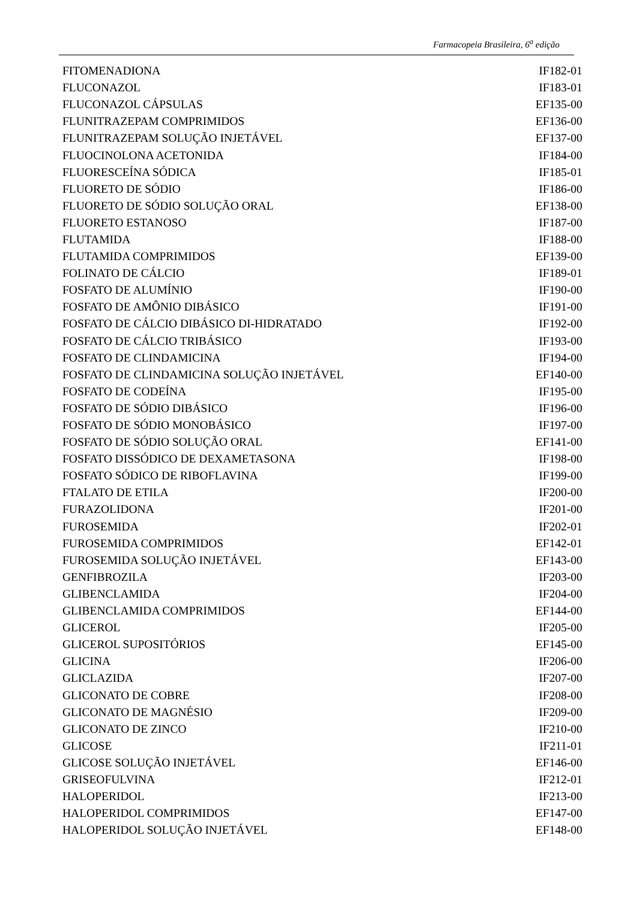Farmacopeia Brasileira, 6<sup>a</sup> edição
| FITOMENADIONA | IF182-01 |
| FLUCONAZOL | IF183-01 |
| FLUCONAZOL CÁPSULAS | EF135-00 |
| FLUNITRAZEPAM COMPRIMIDOS | EF136-00 |
| FLUNITRAZEPAM SOLUÇÃO INJETÁVEL | EF137-00 |
| FLUOCINOLONA ACETONIDA | IF184-00 |
| FLUORESCEÍNA SÓDICA | IF185-01 |
| FLUORETO DE SÓDIO | IF186-00 |
| FLUORETO DE SÓDIO SOLUÇÃO ORAL | EF138-00 |
| FLUORETO ESTANOSO | IF187-00 |
| FLUTAMIDA | IF188-00 |
| FLUTAMIDA COMPRIMIDOS | EF139-00 |
| FOLINATO DE CÁLCIO | IF189-01 |
| FOSFATO DE ALUMÍNIO | IF190-00 |
| FOSFATO DE AMÔNIO DIBÁSICO | IF191-00 |
| FOSFATO DE CÁLCIO DIBÁSICO DI-HIDRATADO | IF192-00 |
| FOSFATO DE CÁLCIO TRIBÁSICO | IF193-00 |
| FOSFATO DE CLINDAMICINA | IF194-00 |
| FOSFATO DE CLINDAMICINA SOLUÇÃO INJETÁVEL | EF140-00 |
| FOSFATO DE CODEÍNA | IF195-00 |
| FOSFATO DE SÓDIO DIBÁSICO | IF196-00 |
| FOSFATO DE SÓDIO MONOBÁSICO | IF197-00 |
| FOSFATO DE SÓDIO SOLUÇÃO ORAL | EF141-00 |
| FOSFATO DISSÓDICO DE DEXAMETASONA | IF198-00 |
| FOSFATO SÓDICO DE RIBOFLAVINA | IF199-00 |
| FTALATO DE ETILA | IF200-00 |
| FURAZOLIDONA | IF201-00 |
| FUROSEMIDA | IF202-01 |
| FUROSEMIDA COMPRIMIDOS | EF142-01 |
| FUROSEMIDA SOLUÇÃO INJETÁVEL | EF143-00 |
| GENFIBROZILA | IF203-00 |
| GLIBENCLAMIDA | IF204-00 |
| GLIBENCLAMIDA COMPRIMIDOS | EF144-00 |
| GLICEROL | IF205-00 |
| GLICEROL SUPOSITÓRIOS | EF145-00 |
| GLICINA | IF206-00 |
| GLICLAZIDA | IF207-00 |
| GLICONATO DE COBRE | IF208-00 |
| GLICONATO DE MAGNÉSIO | IF209-00 |
| GLICONATO DE ZINCO | IF210-00 |
| GLICOSE | IF211-01 |
| GLICOSE SOLUÇÃO INJETÁVEL | EF146-00 |
| GRISEOFULVINA | IF212-01 |
| HALOPERIDOL | IF213-00 |
| HALOPERIDOL COMPRIMIDOS | EF147-00 |
| HALOPERIDOL SOLUÇÃO INJETÁVEL | EF148-00 |